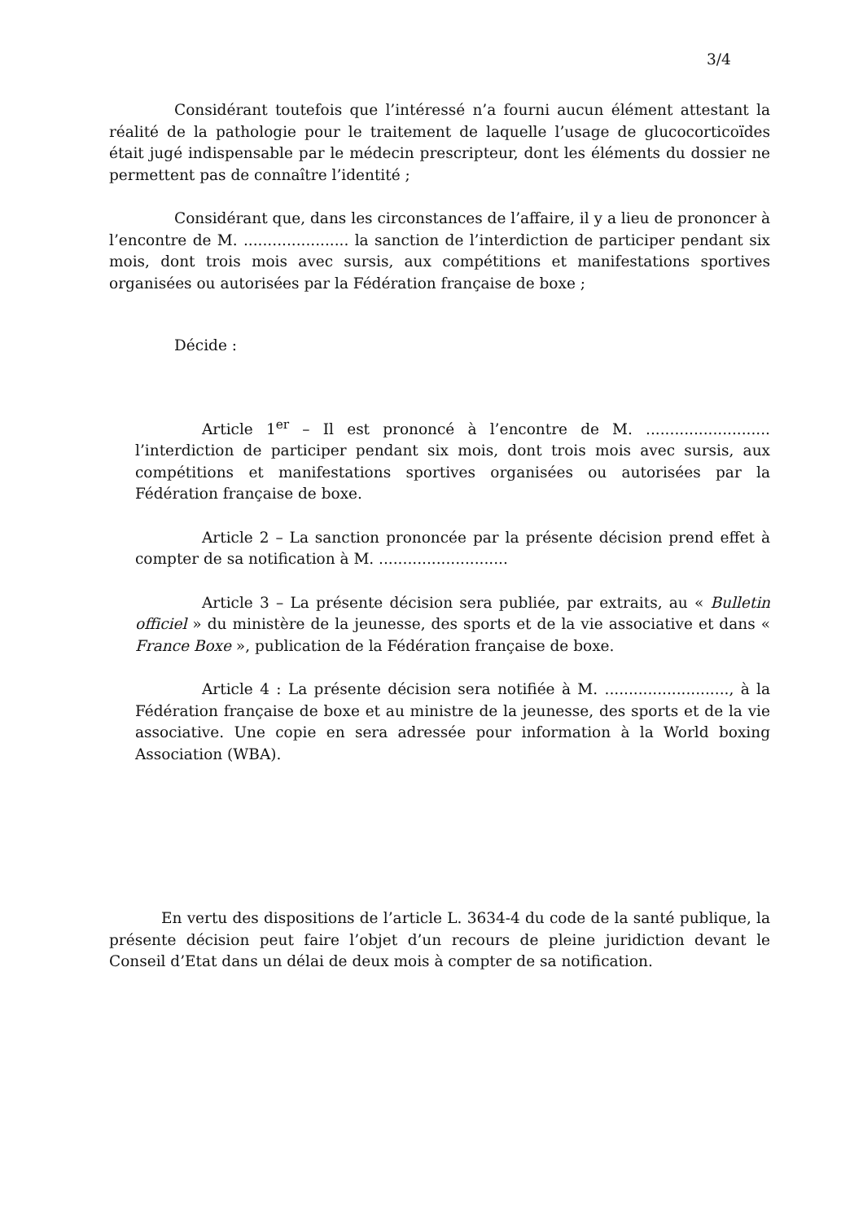3/4
Considérant toutefois que l’intéressé n’a fourni aucun élément attestant la réalité de la pathologie pour le traitement de laquelle l’usage de glucocorticoïdes était jugé indispensable par le médecin prescripteur, dont les éléments du dossier ne permettent pas de connaître l’identité ;
Considérant que, dans les circonstances de l’affaire, il y a lieu de prononcer à l’encontre de M. ...................... la sanction de l’interdiction de participer pendant six mois, dont trois mois avec sursis, aux compétitions et manifestations sportives organisées ou autorisées par la Fédération française de boxe ;
Décide :
Article 1<sup>er</sup> – Il est prononcé à l’encontre de M. .......................... l’interdiction de participer pendant six mois, dont trois mois avec sursis, aux compétitions et manifestations sportives organisées ou autorisées par la Fédération française de boxe.
Article 2 – La sanction prononcée par la présente décision prend effet à compter de sa notification à M. ...........................
Article 3 – La présente décision sera publiée, par extraits, au « Bulletin officiel » du ministère de la jeunesse, des sports et de la vie associative et dans « France Boxe », publication de la Fédération française de boxe.
Article 4 : La présente décision sera notifiée à M. .........................., à la Fédération française de boxe et au ministre de la jeunesse, des sports et de la vie associative. Une copie en sera adressée pour information à la World boxing Association (WBA).
En vertu des dispositions de l’article L. 3634-4 du code de la santé publique, la présente décision peut faire l’objet d’un recours de pleine juridiction devant le Conseil d’Etat dans un délai de deux mois à compter de sa notification.